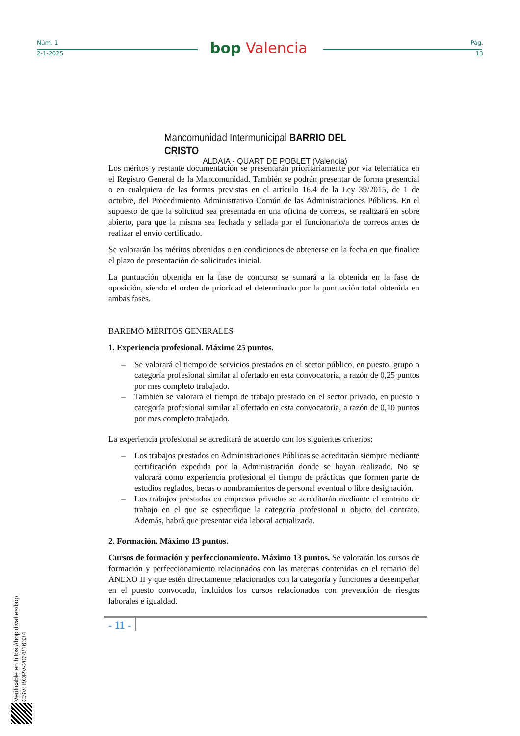Núm. 1 Pág.
2-1-2025 13
bop Valencia
Mancomunidad Intermunicipal BARRIO DEL CRISTO
ALDAIA - QUART DE POBLET (Valencia)
Los méritos y restante documentación se presentarán prioritariamente por vía telemática en el Registro General de la Mancomunidad. También se podrán presentar de forma presencial o en cualquiera de las formas previstas en el artículo 16.4 de la Ley 39/2015, de 1 de octubre, del Procedimiento Administrativo Común de las Administraciones Públicas. En el supuesto de que la solicitud sea presentada en una oficina de correos, se realizará en sobre abierto, para que la misma sea fechada y sellada por el funcionario/a de correos antes de realizar el envío certificado.
Se valorarán los méritos obtenidos o en condiciones de obtenerse en la fecha en que finalice el plazo de presentación de solicitudes inicial.
La puntuación obtenida en la fase de concurso se sumará a la obtenida en la fase de oposición, siendo el orden de prioridad el determinado por la puntuación total obtenida en ambas fases.
BAREMO MÉRITOS GENERALES
1. Experiencia profesional. Máximo 25 puntos.
– Se valorará el tiempo de servicios prestados en el sector público, en puesto, grupo o categoría profesional similar al ofertado en esta convocatoria, a razón de 0,25 puntos por mes completo trabajado.
– También se valorará el tiempo de trabajo prestado en el sector privado, en puesto o categoría profesional similar al ofertado en esta convocatoria, a razón de 0,10 puntos por mes completo trabajado.
La experiencia profesional se acreditará de acuerdo con los siguientes criterios:
– Los trabajos prestados en Administraciones Públicas se acreditarán siempre mediante certificación expedida por la Administración donde se hayan realizado. No se valorará como experiencia profesional el tiempo de prácticas que formen parte de estudios reglados, becas o nombramientos de personal eventual o libre designación.
– Los trabajos prestados en empresas privadas se acreditarán mediante el contrato de trabajo en el que se especifique la categoría profesional u objeto del contrato. Además, habrá que presentar vida laboral actualizada.
2. Formación. Máximo 13 puntos.
Cursos de formación y perfeccionamiento. Máximo 13 puntos. Se valorarán los cursos de formación y perfeccionamiento relacionados con las materias contenidas en el temario del ANEXO II y que estén directamente relacionados con la categoría y funciones a desempeñar en el puesto convocado, incluidos los cursos relacionados con prevención de riesgos laborales e igualdad.
- 11 -
Verificable en https://bop.dival.es/bop
CSV: BOPV-2024/16334